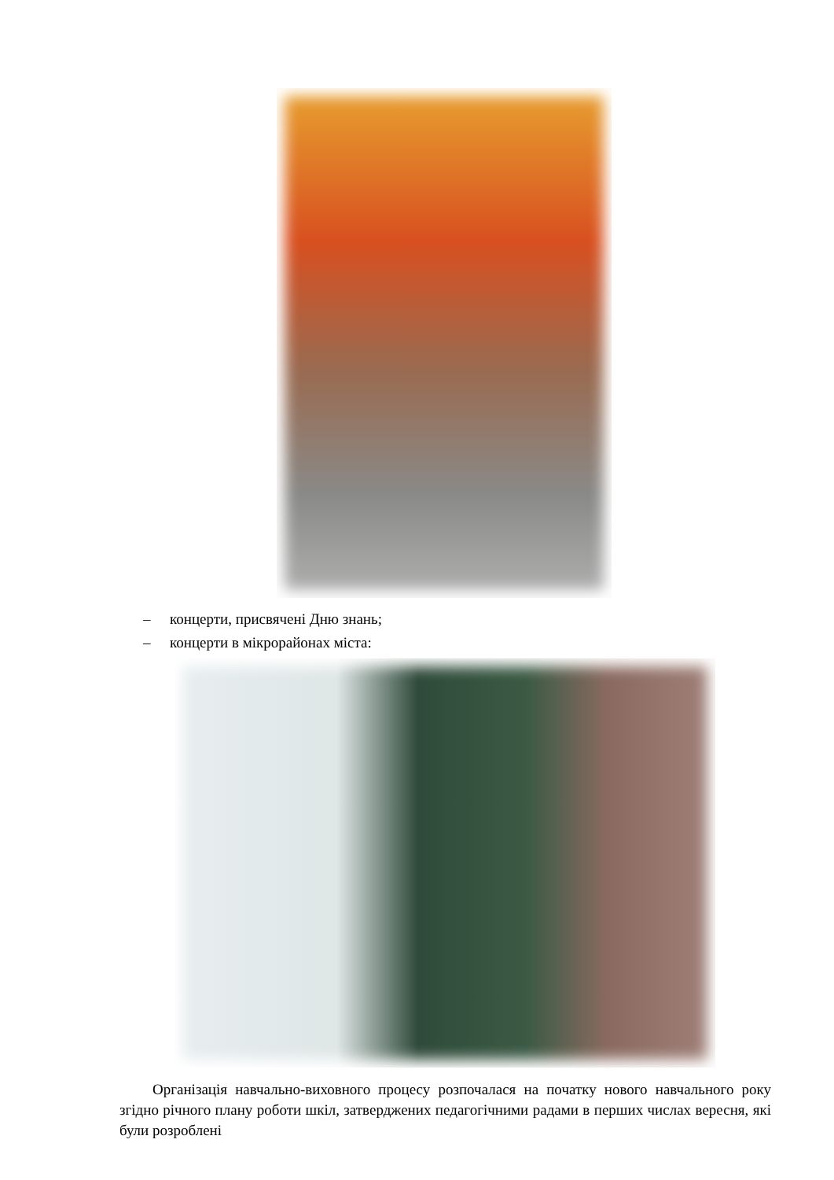– концерти, присвячені Дню знань;
– концерти в мікрорайонах міста:
Організація навчально-виховного процесу розпочалася на початку нового навчального року згідно річного плану роботи шкіл, затверджених педагогічними радами в перших числах вересня, які були розроблені